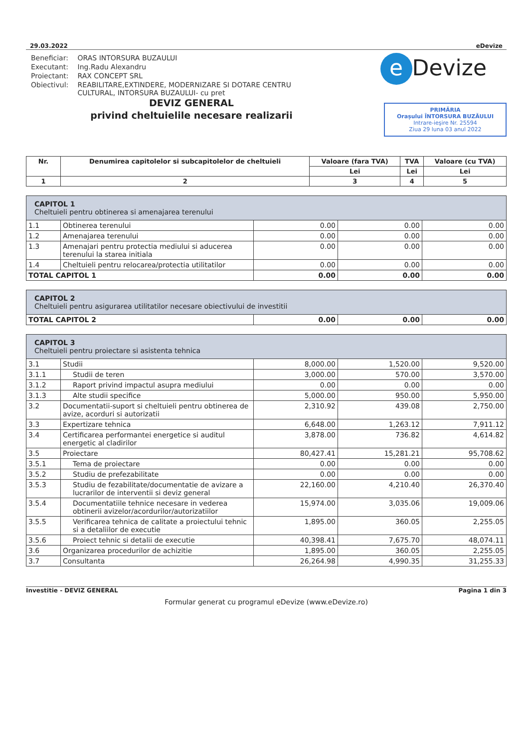29.03.2022 eDevize
| Beneficiar: | ORAS INTORSURA BUZAULUI |
| Executant: | Ing.Radu Alexandru |
| Proiectant: | RAX CONCEPT SRL |
| Obiectivul: | REABILITARE,EXTINDERE, MODERNIZARE SI DOTARE CENTRU CULTURAL, INTORSURA BUZAULUI- cu pret |
e Devize
PRIMĂRIA
Orașului ÎNTORSURA BUZĂULUI
Intrare-ieşire Nr. 25594
Ziua 29 luna 03 anul 2022
DEVIZ GENERAL
privind cheltuielile necesare realizarii
| Nr. | Denumirea capitolelor si subcapitolelor de cheltuieli | Valoare (fara TVA) | TVA | Valoare (cu TVA) |
| --- | --- | --- | --- | --- |
| | | Lei | Lei | Lei |
| 1 | 2 | 3 | 4 | 5 |
| CAPITOL 1 Cheltuieli pentru obtinerea si amenajarea terenului | | | | |
| 1.1 | Obtinerea terenului | 0.00 | 0.00 | 0.00 |
| 1.2 | Amenajarea terenului | 0.00 | 0.00 | 0.00 |
| 1.3 | Amenajari pentru protectia mediului si aducerea terenului la starea initiala | 0.00 | 0.00 | 0.00 |
| 1.4 | Cheltuieli pentru relocarea/protectia utilitatilor | 0.00 | 0.00 | 0.00 |
| TOTAL CAPITOL 1 | | 0.00 | 0.00 | 0.00 |
| CAPITOL 2 Cheltuieli pentru asigurarea utilitatilor necesare obiectivului de investitii | | | |
| TOTAL CAPITOL 2 | 0.00 | 0.00 | 0.00 |
| CAPITOL 3 Cheltuieli pentru proiectare si asistenta tehnica | | | | |
| 3.1 | Studii | 8,000.00 | 1,520.00 | 9,520.00 |
| 3.1.1 | Studii de teren | 3,000.00 | 570.00 | 3,570.00 |
| 3.1.2 | Raport privind impactul asupra mediului | 0.00 | 0.00 | 0.00 |
| 3.1.3 | Alte studii specifice | 5,000.00 | 950.00 | 5,950.00 |
| 3.2 | Documentatii-suport si cheltuieli pentru obtinerea de avize, acorduri si autorizatii | 2,310.92 | 439.08 | 2,750.00 |
| 3.3 | Expertizare tehnica | 6,648.00 | 1,263.12 | 7,911.12 |
| 3.4 | Certificarea performantei energetice si auditul energetic al cladirilor | 3,878.00 | 736.82 | 4,614.82 |
| 3.5 | Proiectare | 80,427.41 | 15,281.21 | 95,708.62 |
| 3.5.1 | Tema de proiectare | 0.00 | 0.00 | 0.00 |
| 3.5.2 | Studiu de prefezabilitate | 0.00 | 0.00 | 0.00 |
| 3.5.3 | Studiu de fezabilitate/documentatie de avizare a lucrarilor de interventii si deviz general | 22,160.00 | 4,210.40 | 26,370.40 |
| 3.5.4 | Documentatiile tehnice necesare in vederea obtinerii avizelor/acordurilor/autorizatiilor | 15,974.00 | 3,035.06 | 19,009.06 |
| 3.5.5 | Verificarea tehnica de calitate a proiectului tehnic si a detaliilor de executie | 1,895.00 | 360.05 | 2,255.05 |
| 3.5.6 | Proiect tehnic si detalii de executie | 40,398.41 | 7,675.70 | 48,074.11 |
| 3.6 | Organizarea procedurilor de achizitie | 1,895.00 | 360.05 | 2,255.05 |
| 3.7 | Consultanta | 26,264.98 | 4,990.35 | 31,255.33 |
Investitie - DEVIZ GENERAL Pagina 1 din 3
Formular generat cu programul eDevize (www.eDevize.ro)